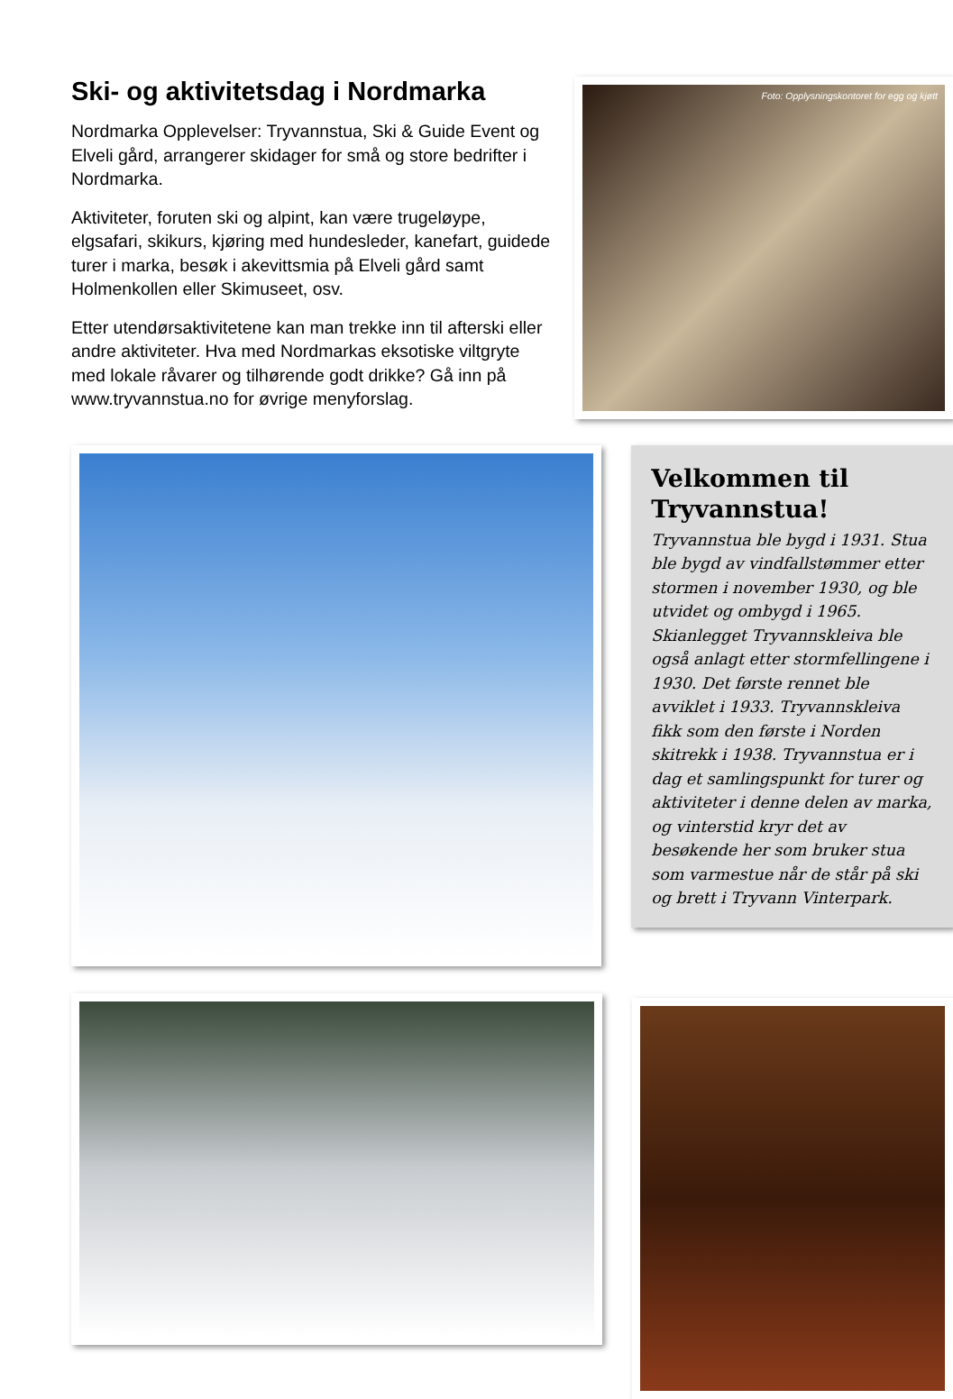Ski- og aktivitetsdag i Nordmarka
Nordmarka Opplevelser: Tryvannstua, Ski & Guide Event og Elveli gård, arrangerer skidager for små og store bedrifter i Nordmarka.
Aktiviteter, foruten ski og alpint, kan være trugeløype, elgsafari, skikurs, kjøring med hundesleder, kanefart, guidede turer i marka, besøk i akevittsmia på Elveli gård samt Holmenkollen eller Skimuseet, osv.
Etter utendørsaktivitetene kan man trekke inn til afterski eller andre aktiviteter. Hva med Nordmarkas eksotiske viltgryte med lokale råvarer og tilhørende godt drikke? Gå inn på www.tryvannstua.no for øvrige menyforslag.
Foto: Opplysningskontoret for egg og kjøtt
Velkommen til Tryvannstua!
Tryvannstua ble bygd i 1931. Stua ble bygd av vindfallstømmer etter stormen i november 1930, og ble utvidet og ombygd i 1965. Skianlegget Tryvannskleiva ble også anlagt etter stormfellingene i 1930. Det første rennet ble avviklet i 1933. Tryvannskleiva fikk som den første i Norden skitrekk i 1938. Tryvannstua er i dag et samlingspunkt for turer og aktiviteter i denne delen av marka, og vinterstid kryr det av besøkende her som bruker stua som varmestue når de står på ski og brett i Tryvann Vinterpark.